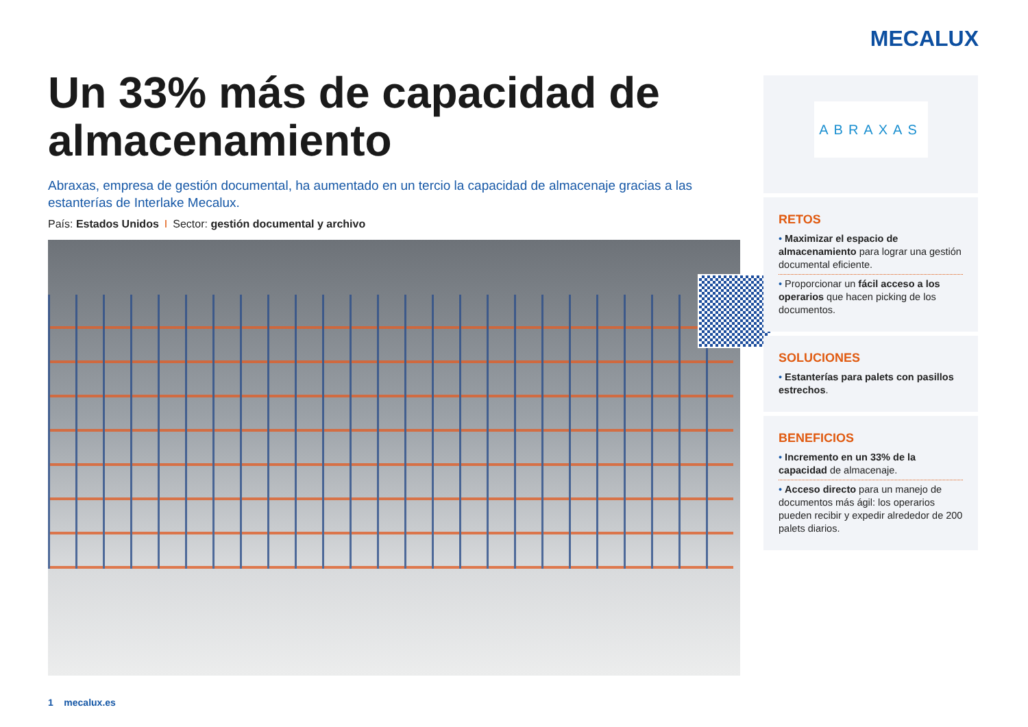MECALUX
Un 33% más de capacidad de almacenamiento
Abraxas, empresa de gestión documental, ha aumentado en un tercio la capacidad de almacenaje gracias a las estanterías de Interlake Mecalux.
País: Estados Unidos I Sector: gestión documental y archivo
ABRAXAS
RETOS
• Maximizar el espacio de almacenamiento para lograr una gestión documental eficiente.
• Proporcionar un fácil acceso a los operarios que hacen picking de los documentos.
SOLUCIONES
• Estanterías para palets con pasillos estrechos.
BENEFICIOS
• Incremento en un 33% de la capacidad de almacenaje.
• Acceso directo para un manejo de documentos más ágil: los operarios pueden recibir y expedir alrededor de 200 palets diarios.
1 mecalux.es